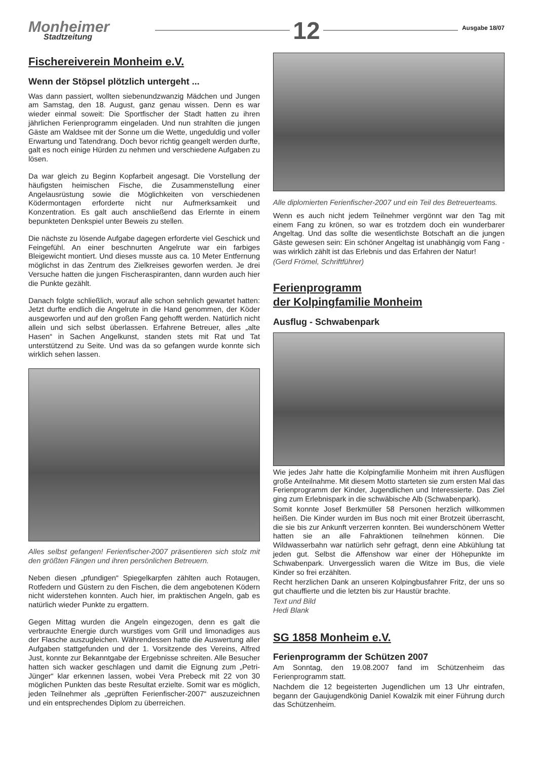Monheimer
Stadtzeitung
12
Ausgabe 18/07
Fischereiverein Monheim e.V.
Wenn der Stöpsel plötzlich untergeht ...
Was dann passiert, wollten siebenundzwanzig Mädchen und Jungen am Samstag, den 18. August, ganz genau wissen. Denn es war wieder einmal soweit: Die Sportfischer der Stadt hatten zu ihren jährlichen Ferienprogramm eingeladen. Und nun strahlten die jungen Gäste am Waldsee mit der Sonne um die Wette, ungeduldig und voller Erwartung und Tatendrang. Doch bevor richtig geangelt werden durfte, galt es noch einige Hürden zu nehmen und verschiedene Aufgaben zu lösen.
Da war gleich zu Beginn Kopfarbeit angesagt. Die Vorstellung der häufigsten heimischen Fische, die Zusammenstellung einer Angelausrüstung sowie die Möglichkeiten von verschiedenen Ködermontagen erforderte nicht nur Aufmerksamkeit und Konzentration. Es galt auch anschließend das Erlernte in einem bepunkteten Denkspiel unter Beweis zu stellen.
Die nächste zu lösende Aufgabe dagegen erforderte viel Geschick und Feingefühl. An einer beschnurten Angelrute war ein farbiges Bleigewicht montiert. Und dieses musste aus ca. 10 Meter Entfernung möglichst in das Zentrum des Zielkreises geworfen werden. Je drei Versuche hatten die jungen Fischeraspiranten, dann wurden auch hier die Punkte gezählt.
Danach folgte schließlich, worauf alle schon sehnlich gewartet hatten: Jetzt durfte endlich die Angelrute in die Hand genommen, der Köder ausgeworfen und auf den großen Fang gehofft werden. Natürlich nicht allein und sich selbst überlassen. Erfahrene Betreuer, alles „alte Hasen“ in Sachen Angelkunst, standen stets mit Rat und Tat unterstützend zu Seite. Und was da so gefangen wurde konnte sich wirklich sehen lassen.
Alles selbst gefangen! Ferienfischer-2007 präsentieren sich stolz mit den größten Fängen und ihren persönlichen Betreuern.
Neben diesen „pfundigen“ Spiegelkarpfen zählten auch Rotaugen, Rotfedern und Güstern zu den Fischen, die dem angebotenen Ködern nicht widerstehen konnten. Auch hier, im praktischen Angeln, gab es natürlich wieder Punkte zu ergattern.
Gegen Mittag wurden die Angeln eingezogen, denn es galt die verbrauchte Energie durch wurstiges vom Grill und limonadiges aus der Flasche auszugleichen. Währendessen hatte die Auswertung aller Aufgaben stattgefunden und der 1. Vorsitzende des Vereins, Alfred Just, konnte zur Bekanntgabe der Ergebnisse schreiten. Alle Besucher hatten sich wacker geschlagen und damit die Eignung zum „Petri-Jünger“ klar erkennen lassen, wobei Vera Prebeck mit 22 von 30 möglichen Punkten das beste Resultat erzielte. Somit war es möglich, jeden Teilnehmer als „geprüften Ferienfischer-2007“ auszuzeichnen und ein entsprechendes Diplom zu überreichen.
Alle diplomierten Ferienfischer-2007 und ein Teil des Betreuerteams.
Wenn es auch nicht jedem Teilnehmer vergönnt war den Tag mit einem Fang zu krönen, so war es trotzdem doch ein wunderbarer Angeltag. Und das sollte die wesentlichste Botschaft an die jungen Gäste gewesen sein: Ein schöner Angeltag ist unabhängig vom Fang - was wirklich zählt ist das Erlebnis und das Erfahren der Natur!
(Gerd Frömel, Schriftführer)
Ferienprogramm
der Kolpingfamilie Monheim
Ausflug - Schwabenpark
Wie jedes Jahr hatte die Kolpingfamilie Monheim mit ihren Ausflügen große Anteilnahme. Mit diesem Motto starteten sie zum ersten Mal das Ferienprogramm der Kinder, Jugendlichen und Interessierte. Das Ziel ging zum Erlebnispark in die schwäbische Alb (Schwabenpark).
Somit konnte Josef Berkmüller 58 Personen herzlich willkommen heißen. Die Kinder wurden im Bus noch mit einer Brotzeit überrascht, die sie bis zur Ankunft verzerren konnten. Bei wunderschönem Wetter hatten sie an alle Fahraktionen teilnehmen können. Die Wildwasserbahn war natürlich sehr gefragt, denn eine Abkühlung tat jeden gut. Selbst die Affenshow war einer der Höhepunkte im Schwabenpark. Unvergesslich waren die Witze im Bus, die viele Kinder so frei erzählten.
Recht herzlichen Dank an unseren Kolpingbusfahrer Fritz, der uns so gut chauffierte und die letzten bis zur Haustür brachte.
Text und Bild
Hedi Blank
SG 1858 Monheim e.V.
Ferienprogramm der Schützen 2007
Am Sonntag, den 19.08.2007 fand im Schützenheim das Ferienprogramm statt.
Nachdem die 12 begeisterten Jugendlichen um 13 Uhr eintrafen, begann der Gaujugendkönig Daniel Kowalzik mit einer Führung durch das Schützenheim.